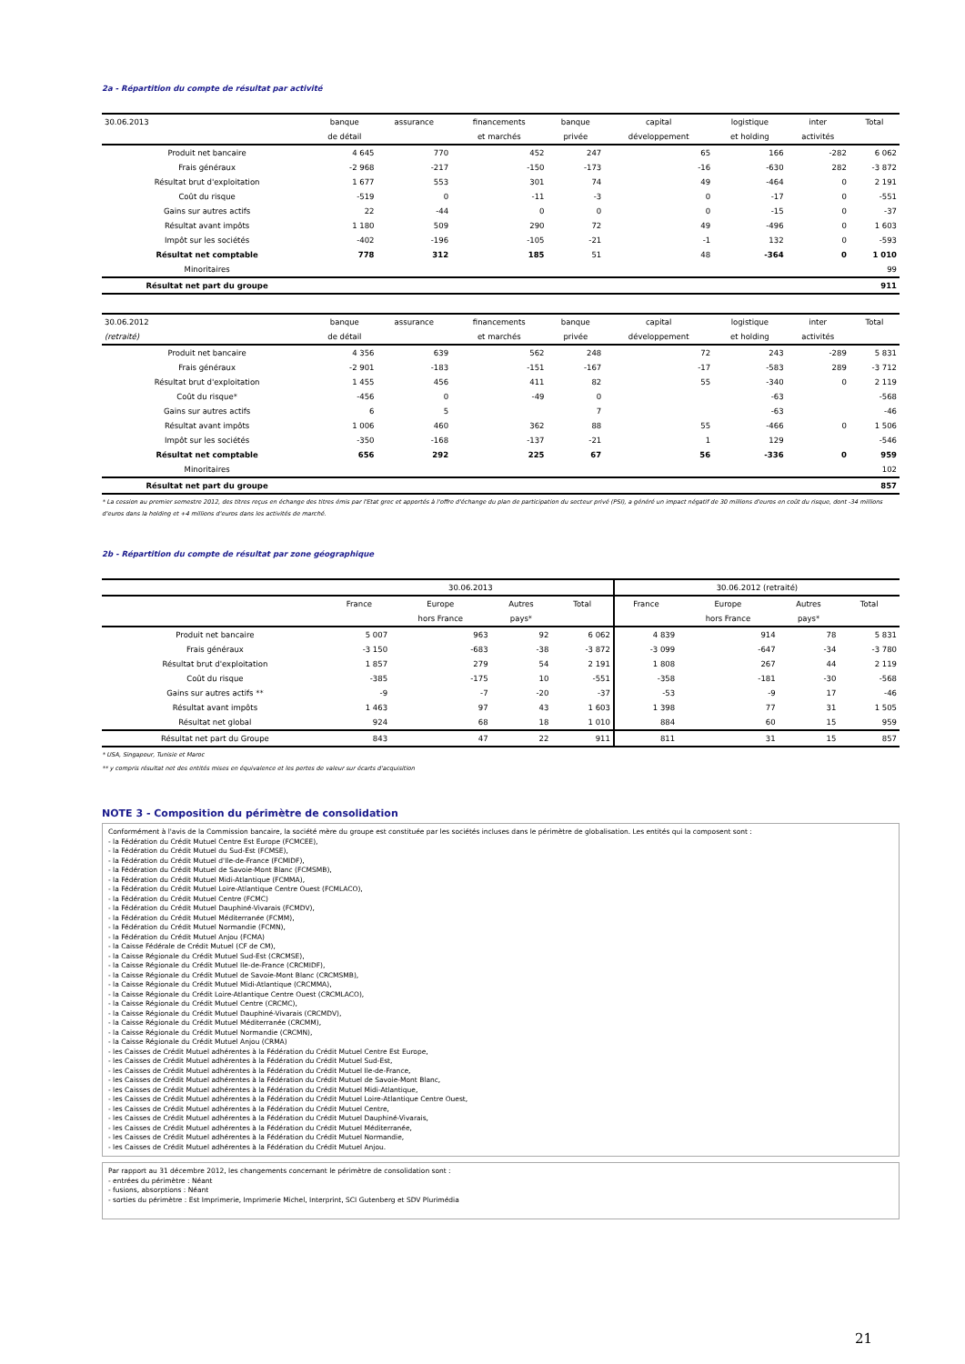2a - Répartition du compte de résultat par activité
| 30.06.2013 | banque | assurance | financements | banque | capital | logistique | inter | Total |
| --- | --- | --- | --- | --- | --- | --- | --- | --- |
| | de détail | | et marchés | privée | développement | et holding | activités | |
| Produit net bancaire | 4 645 | 770 | 452 | 247 | 65 | 166 | -282 | 6 062 |
| Frais généraux | -2 968 | -217 | -150 | -173 | -16 | -630 | 282 | -3 872 |
| Résultat brut d'exploitation | 1 677 | 553 | 301 | 74 | 49 | -464 | 0 | 2 191 |
| Coût du risque | -519 | 0 | -11 | -3 | 0 | -17 | 0 | -551 |
| Gains sur autres actifs | 22 | -44 | 0 | 0 | 0 | -15 | 0 | -37 |
| Résultat avant impôts | 1 180 | 509 | 290 | 72 | 49 | -496 | 0 | 1 603 |
| Impôt sur les sociétés | -402 | -196 | -105 | -21 | -1 | 132 | 0 | -593 |
| Résultat net comptable | 778 | 312 | 185 | 51 | 48 | -364 | 0 | 1 010 |
| Minoritaires | | | | | | | | 99 |
| Résultat net part du groupe | | | | | | | | 911 |
| 30.06.2012 | banque | assurance | financements | banque | capital | logistique | inter | Total |
| --- | --- | --- | --- | --- | --- | --- | --- | --- |
| (retraité) | de détail | | et marchés | privée | développement | et holding | activités | |
| Produit net bancaire | 4 356 | 639 | 562 | 248 | 72 | 243 | -289 | 5 831 |
| Frais généraux | -2 901 | -183 | -151 | -167 | -17 | -583 | 289 | -3 712 |
| Résultat brut d'exploitation | 1 455 | 456 | 411 | 82 | 55 | -340 | 0 | 2 119 |
| Coût du risque* | -456 | 0 | -49 | 0 | | -63 | | -568 |
| Gains sur autres actifs | 6 | 5 | | 7 | | -63 | | -46 |
| Résultat avant impôts | 1 006 | 460 | 362 | 88 | 55 | -466 | 0 | 1 506 |
| Impôt sur les sociétés | -350 | -168 | -137 | -21 | 1 | 129 | | -546 |
| Résultat net comptable | 656 | 292 | 225 | 67 | 56 | -336 | 0 | 959 |
| Minoritaires | | | | | | | | 102 |
| Résultat net part du groupe | | | | | | | | 857 |
* La cession au premier semestre 2012, des titres reçus en échange des titres émis par l'Etat grec et apportés à l'offre d'échange du plan de participation du secteur privé (PSI), a généré un impact négatif de 30 millions d'euros en coût du risque, dont -34 millions d'euros dans la holding et +4 millions d'euros dans les activités de marché.
2b - Répartition du compte de résultat par zone géographique
| | 30.06.2013 | | | | 30.06.2012 (retraité) | | | |
| --- | --- | --- | --- | --- | --- | --- | --- | --- |
| | France | Europe | Autres | Total | France | Europe | Autres | Total |
| | | hors France | pays* | | | hors France | pays* | |
| Produit net bancaire | 5 007 | 963 | 92 | 6 062 | 4 839 | 914 | 78 | 5 831 |
| Frais généraux | -3 150 | -683 | -38 | -3 872 | -3 099 | -647 | -34 | -3 780 |
| Résultat brut d'exploitation | 1 857 | 279 | 54 | 2 191 | 1 808 | 267 | 44 | 2 119 |
| Coût du risque | -385 | -175 | 10 | -551 | -358 | -181 | -30 | -568 |
| Gains sur autres actifs ** | -9 | -7 | -20 | -37 | -53 | -9 | 17 | -46 |
| Résultat avant impôts | 1 463 | 97 | 43 | 1 603 | 1 398 | 77 | 31 | 1 505 |
| Résultat net global | 924 | 68 | 18 | 1 010 | 884 | 60 | 15 | 959 |
| Résultat net part du Groupe | 843 | 47 | 22 | 911 | 811 | 31 | 15 | 857 |
* USA, Singapour, Tunisie et Maroc
** y compris résultat net des entités mises en équivalence et les pertes de valeur sur écarts d'acquisition
NOTE 3 - Composition du périmètre de consolidation
Conformément à l'avis de la Commission bancaire, la société mère du groupe est constituée par les sociétés incluses dans le périmètre de globalisation. Les entités qui la composent sont :
- la Fédération du Crédit Mutuel Centre Est Europe (FCMCEE),
- la Fédération du Crédit Mutuel du Sud-Est (FCMSE),
- la Fédération du Crédit Mutuel d'Ile-de-France (FCMIDF),
- la Fédération du Crédit Mutuel de Savoie-Mont Blanc (FCMSMB),
- la Fédération du Crédit Mutuel Midi-Atlantique (FCMMA),
- la Fédération du Crédit Mutuel Loire-Atlantique Centre Ouest (FCMLACO),
- la Fédération du Crédit Mutuel Centre (FCMC)
- la Fédération du Crédit Mutuel Dauphiné-Vivarais (FCMDV),
- la Fédération du Crédit Mutuel Méditerranée (FCMM),
- la Fédération du Crédit Mutuel Normandie (FCMN),
- la Fédération du Crédit Mutuel Anjou (FCMA)
- la Caisse Fédérale de Crédit Mutuel (CF de CM),
- la Caisse Régionale du Crédit Mutuel Sud-Est (CRCMSE),
- la Caisse Régionale du Crédit Mutuel Ile-de-France (CRCMIDF),
- la Caisse Régionale du Crédit Mutuel de Savoie-Mont Blanc (CRCMSMB),
- la Caisse Régionale du Crédit Mutuel Midi-Atlantique (CRCMMA),
- la Caisse Régionale du Crédit Loire-Atlantique Centre Ouest (CRCMLACO),
- la Caisse Régionale du Crédit Mutuel Centre (CRCMC),
- la Caisse Régionale du Crédit Mutuel Dauphiné-Vivarais (CRCMDV),
- la Caisse Régionale du Crédit Mutuel Méditerranée (CRCMM),
- la Caisse Régionale du Crédit Mutuel Normandie (CRCMN),
- la Caisse Régionale du Crédit Mutuel Anjou (CRMA)
- les Caisses de Crédit Mutuel adhérentes à la Fédération du Crédit Mutuel Centre Est Europe,
- les Caisses de Crédit Mutuel adhérentes à la Fédération du Crédit Mutuel Sud-Est,
- les Caisses de Crédit Mutuel adhérentes à la Fédération du Crédit Mutuel Ile-de-France,
- les Caisses de Crédit Mutuel adhérentes à la Fédération du Crédit Mutuel de Savoie-Mont Blanc,
- les Caisses de Crédit Mutuel adhérentes à la Fédération du Crédit Mutuel Midi-Atlantique,
- les Caisses de Crédit Mutuel adhérentes à la Fédération du Crédit Mutuel Loire-Atlantique Centre Ouest,
- les Caisses de Crédit Mutuel adhérentes à la Fédération du Crédit Mutuel Centre,
- les Caisses de Crédit Mutuel adhérentes à la Fédération du Crédit Mutuel Dauphiné-Vivarais,
- les Caisses de Crédit Mutuel adhérentes à la Fédération du Crédit Mutuel Méditerranée,
- les Caisses de Crédit Mutuel adhérentes à la Fédération du Crédit Mutuel Normandie,
- les Caisses de Crédit Mutuel adhérentes à la Fédération du Crédit Mutuel Anjou.
Par rapport au 31 décembre 2012, les changements concernant le périmètre de consolidation sont :
- entrées du périmètre : Néant
- fusions, absorptions : Néant
- sorties du périmètre : Est Imprimerie, Imprimerie Michel, Interprint, SCI Gutenberg et SDV Plurimédia
21